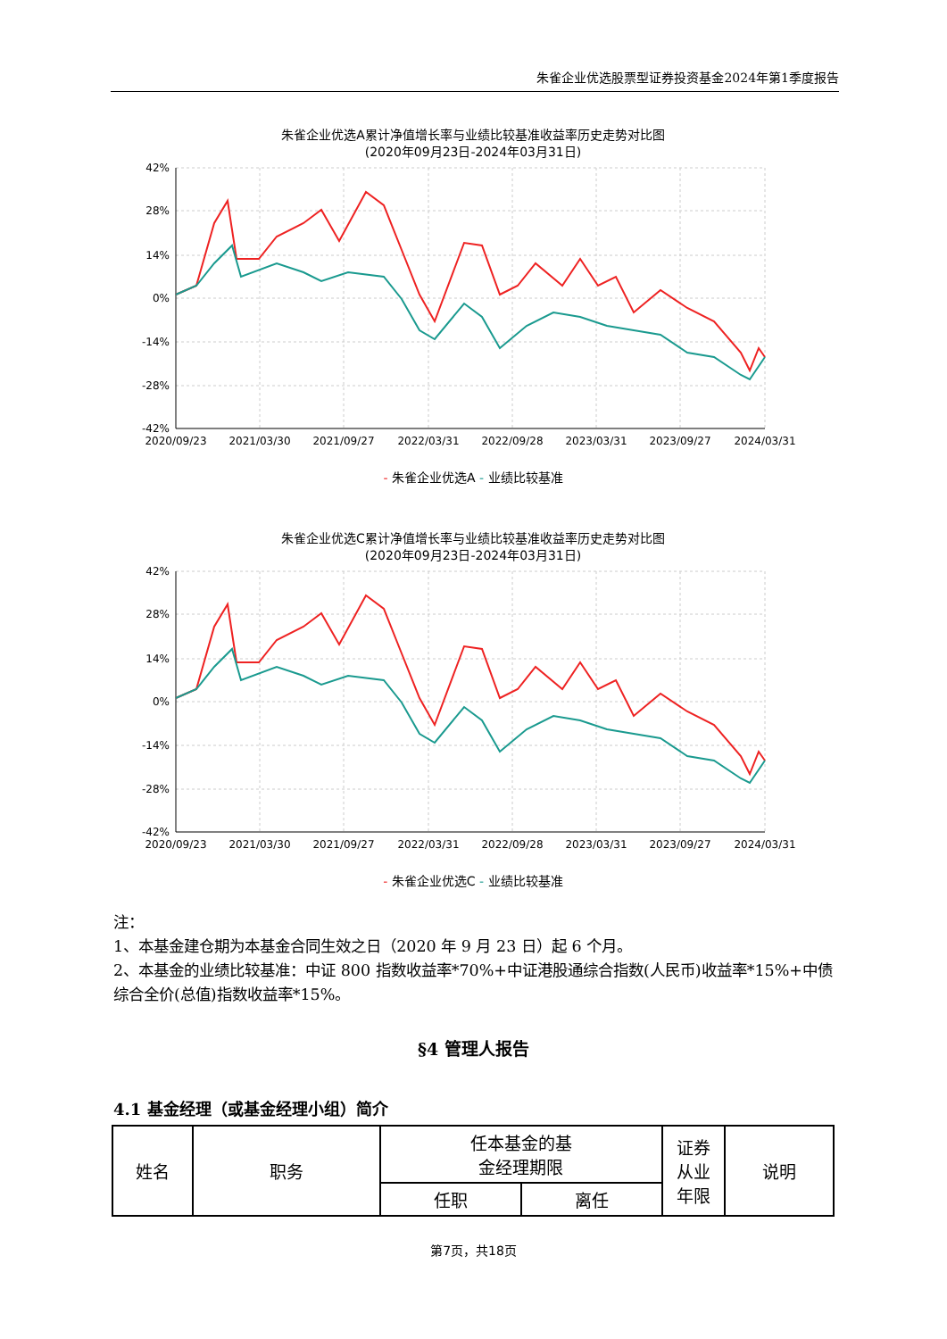朱雀企业优选股票型证券投资基金2024年第1季度报告
朱雀企业优选A累计净值增长率与业绩比较基准收益率历史走势对比图
(2020年09月23日-2024年03月31日)
42%
28%
14%
0%
-14%
-28%
-42%
2020/09/23
2021/03/30
2021/09/27
2022/03/31
2022/09/28
2023/03/31
2023/09/27
2024/03/31
- 朱雀企业优选A - 业绩比较基准
朱雀企业优选C累计净值增长率与业绩比较基准收益率历史走势对比图
(2020年09月23日-2024年03月31日)
42%
28%
14%
0%
-14%
-28%
-42%
2020/09/23
2021/03/30
2021/09/27
2022/03/31
2022/09/28
2023/03/31
2023/09/27
2024/03/31
- 朱雀企业优选C - 业绩比较基准
注：
1、本基金建仓期为本基金合同生效之日（2020 年 9 月 23 日）起 6 个月。
2、本基金的业绩比较基准：中证 800 指数收益率*70%+中证港股通综合指数(人民币)收益率*15%+中债综合全价(总值)指数收益率*15%。
§4 管理人报告
4.1 基金经理（或基金经理小组）简介
| 姓名 | 职务 | 任本基金的基 金经理期限 | | 证券 从业 年限 | 说明 |
| --- | --- | --- | --- | --- | --- |
| | | 任职 | 离任 | | |
第7页，共18页